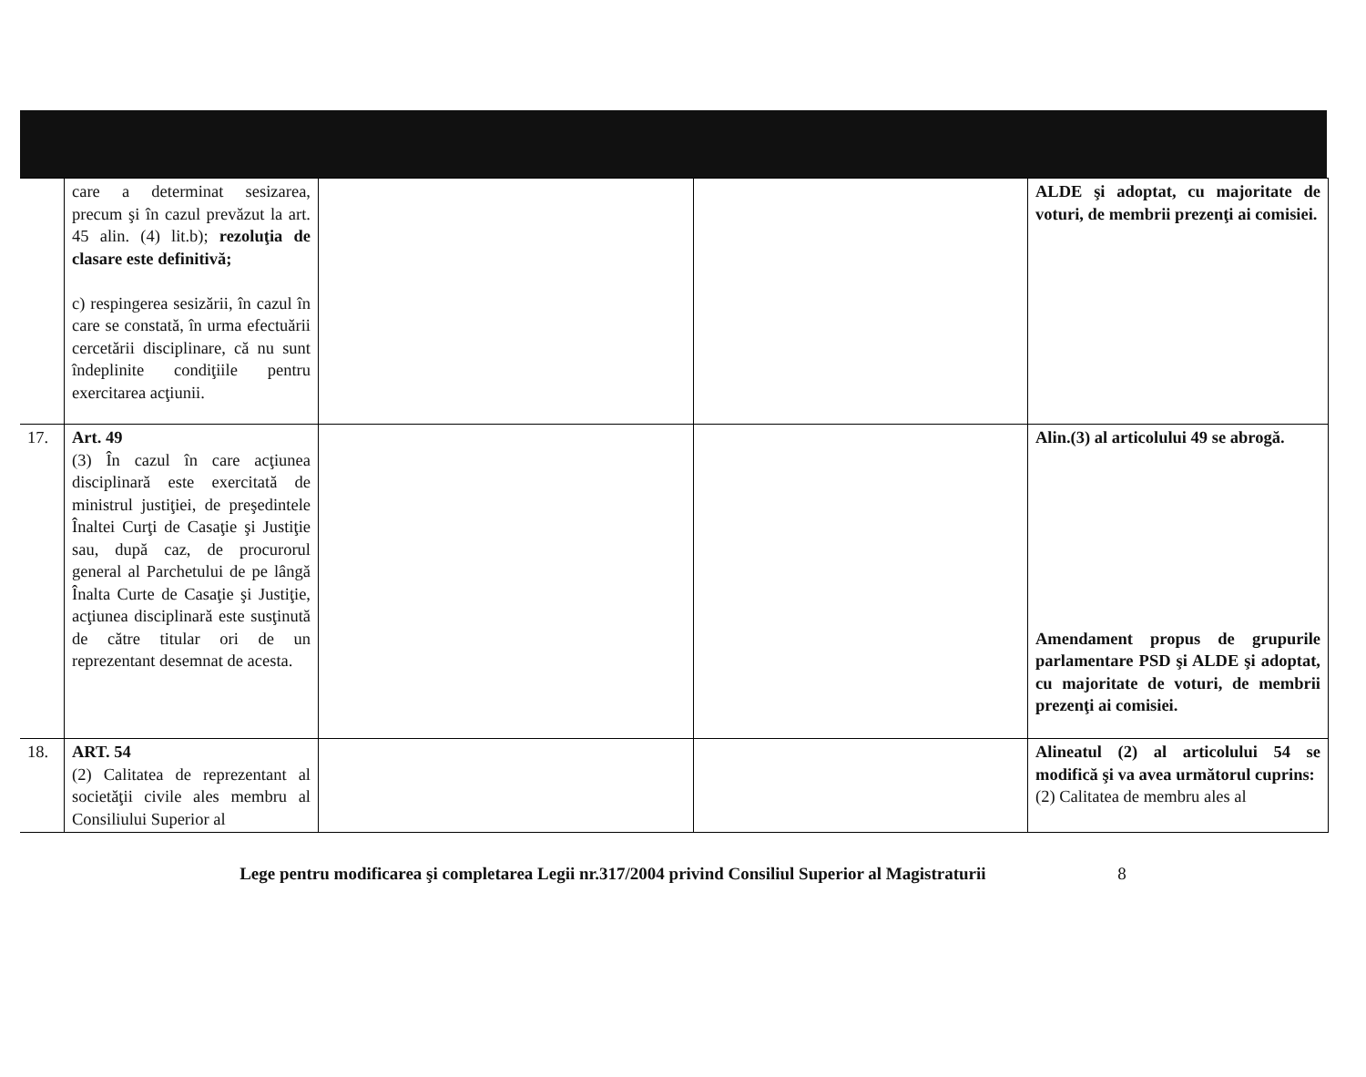| | care a determinat sesizarea, precum şi în cazul prevăzut la art. 45 alin. (4) lit.b); rezoluţia de clasare este definitivă; c) respingerea sesizării, în cazul în care se constată, în urma efectuării cercetării disciplinare, că nu sunt îndeplinite condiţiile pentru exercitarea acţiunii. | | | ALDE şi adoptat, cu majoritate de voturi, de membrii prezenţi ai comisiei. |
| 17. | Art. 49 (3) În cazul în care acţiunea disciplinară este exercitată de ministrul justiţiei, de preşedintele Înaltei Curţi de Casaţie şi Justiţie sau, după caz, de procurorul general al Parchetului de pe lângă Înalta Curte de Casaţie şi Justiţie, acţiunea disciplinară este susţinută de către titular ori de un reprezentant desemnat de acesta. | | | Alin.(3) al articolului 49 se abrogă. Amendament propus de grupurile parlamentare PSD şi ALDE şi adoptat, cu majoritate de voturi, de membrii prezenţi ai comisiei. |
| 18. | ART. 54 (2) Calitatea de reprezentant al societăţii civile ales membru al Consiliului Superior al | | | Alineatul (2) al articolului 54 se modifică şi va avea următorul cuprins: (2) Calitatea de membru ales al |
Lege pentru modificarea şi completarea Legii nr.317/2004 privind Consiliul Superior al Magistraturii 8